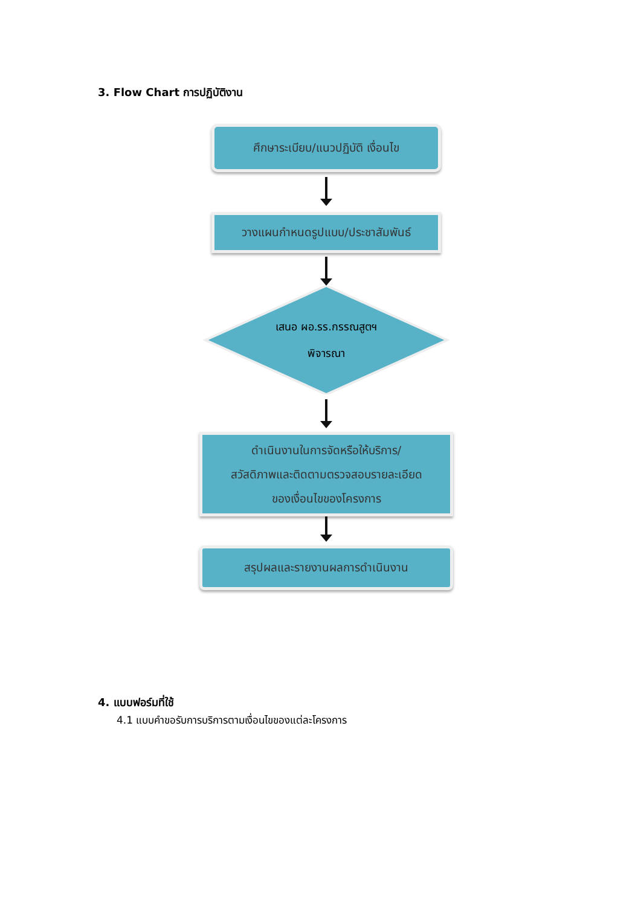3. Flow Chart การปฏิบัติงาน
ศึกษาระเบียบ/แนวปฏิบัติ เงื่อนไข
วางแผนกำหนดรูปแบบ/ประชาสัมพันธ์
เสนอ ผอ.รร.กรรณสูตฯ
พิจารณา
ดำเนินงานในการจัดหรือให้บริการ/
สวัสดิภาพและติดตามตรวจสอบรายละเอียด
ของเงื่อนไขของโครงการ
สรุปผลและรายงานผลการดำเนินงาน
4. แบบฟอร์มที่ใช้
4.1 แบบคำขอรับการบริการตามเงื่อนไขของแต่ละโครงการ